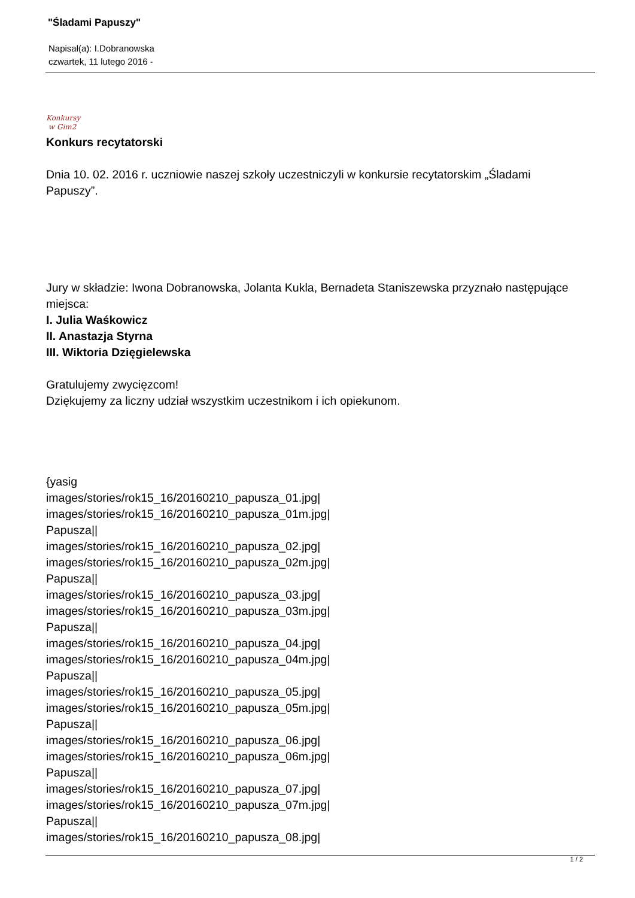"Śladami Papuszy"
Napisał(a): I.Dobranowska
czwartek, 11 lutego 2016 -
Konkursy
w Gim2
Konkurs recytatorski
Dnia 10. 02. 2016 r. uczniowie naszej szkoły uczestniczyli w konkursie recytatorskim „Śladami Papuszy”.
Jury w składzie: Iwona Dobranowska, Jolanta Kukla, Bernadeta Staniszewska przyznało następujące miejsca:
I. Julia Waśkowicz
II. Anastazja Styrna
III. Wiktoria Dzięgielewska
Gratulujemy zwycięzcom!
Dziękujemy za liczny udział wszystkim uczestnikom i ich opiekunom.
{yasig
images/stories/rok15_16/20160210_papusza_01.jpg|
images/stories/rok15_16/20160210_papusza_01m.jpg|
Papusza||
images/stories/rok15_16/20160210_papusza_02.jpg|
images/stories/rok15_16/20160210_papusza_02m.jpg|
Papusza||
images/stories/rok15_16/20160210_papusza_03.jpg|
images/stories/rok15_16/20160210_papusza_03m.jpg|
Papusza||
images/stories/rok15_16/20160210_papusza_04.jpg|
images/stories/rok15_16/20160210_papusza_04m.jpg|
Papusza||
images/stories/rok15_16/20160210_papusza_05.jpg|
images/stories/rok15_16/20160210_papusza_05m.jpg|
Papusza||
images/stories/rok15_16/20160210_papusza_06.jpg|
images/stories/rok15_16/20160210_papusza_06m.jpg|
Papusza||
images/stories/rok15_16/20160210_papusza_07.jpg|
images/stories/rok15_16/20160210_papusza_07m.jpg|
Papusza||
images/stories/rok15_16/20160210_papusza_08.jpg|
1 / 2